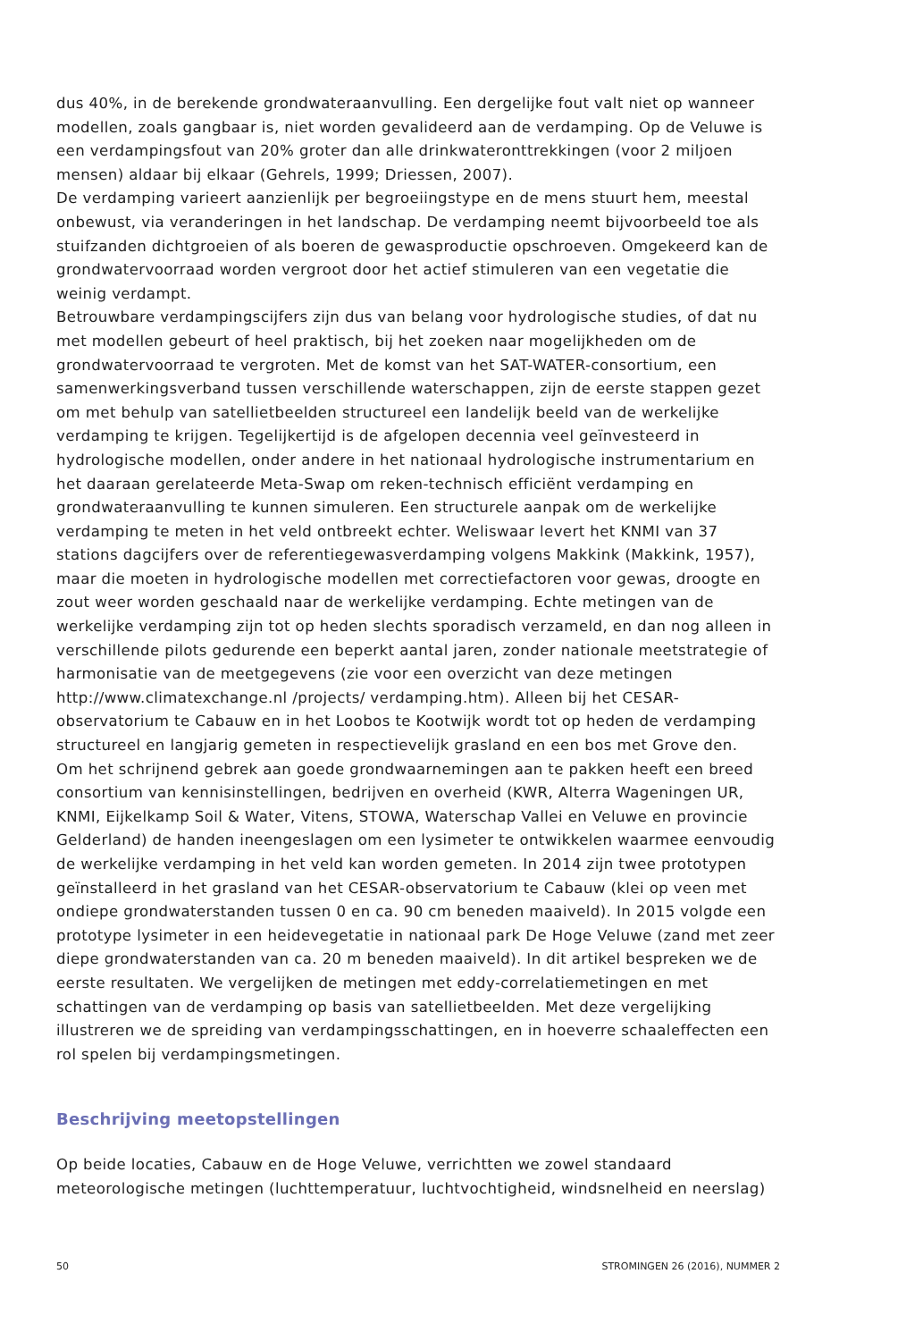dus 40%, in de berekende grondwateraanvulling. Een dergelijke fout valt niet op wanneer modellen, zoals gangbaar is, niet worden gevalideerd aan de verdamping. Op de Veluwe is een verdampingsfout van 20% groter dan alle drinkwateronttrekkingen (voor 2 miljoen mensen) aldaar bij elkaar (Gehrels, 1999; Driessen, 2007).
De verdamping varieert aanzienlijk per begroeiingstype en de mens stuurt hem, meestal onbewust, via veranderingen in het landschap. De verdamping neemt bijvoorbeeld toe als stuifzanden dichtgroeien of als boeren de gewasproductie opschroeven. Omgekeerd kan de grondwatervoorraad worden vergroot door het actief stimuleren van een vegetatie die weinig verdampt.
Betrouwbare verdampingscijfers zijn dus van belang voor hydrologische studies, of dat nu met modellen gebeurt of heel praktisch, bij het zoeken naar mogelijkheden om de grondwatervoorraad te vergroten. Met de komst van het SAT-WATER-consortium, een samenwerkingsverband tussen verschillende waterschappen, zijn de eerste stappen gezet om met behulp van satellietbeelden structureel een landelijk beeld van de werkelijke verdamping te krijgen. Tegelijkertijd is de afgelopen decennia veel geïnvesteerd in hydrologische modellen, onder andere in het nationaal hydrologische instrumentarium en het daaraan gerelateerde Meta-Swap om reken-technisch efficiënt verdamping en grondwateraanvulling te kunnen simuleren. Een structurele aanpak om de werkelijke verdamping te meten in het veld ontbreekt echter. Weliswaar levert het KNMI van 37 stations dagcijfers over de referentiegewasverdamping volgens Makkink (Makkink, 1957), maar die moeten in hydrologische modellen met correctiefactoren voor gewas, droogte en zout weer worden geschaald naar de werkelijke verdamping. Echte metingen van de werkelijke verdamping zijn tot op heden slechts sporadisch verzameld, en dan nog alleen in verschillende pilots gedurende een beperkt aantal jaren, zonder nationale meetstrategie of harmonisatie van de meetgegevens (zie voor een overzicht van deze metingen http://www.climatexchange.nl /projects/ verdamping.htm). Alleen bij het CESAR-observatorium te Cabauw en in het Loobos te Kootwijk wordt tot op heden de verdamping structureel en langjarig gemeten in respectievelijk grasland en een bos met Grove den.
Om het schrijnend gebrek aan goede grondwaarnemingen aan te pakken heeft een breed consortium van kennisinstellingen, bedrijven en overheid (KWR, Alterra Wageningen UR, KNMI, Eijkelkamp Soil & Water, Vitens, STOWA, Waterschap Vallei en Veluwe en provincie Gelderland) de handen ineengeslagen om een lysimeter te ontwikkelen waarmee eenvoudig de werkelijke verdamping in het veld kan worden gemeten. In 2014 zijn twee prototypen geïnstalleerd in het grasland van het CESAR-observatorium te Cabauw (klei op veen met ondiepe grondwaterstanden tussen 0 en ca. 90 cm beneden maaiveld). In 2015 volgde een prototype lysimeter in een heidevegetatie in nationaal park De Hoge Veluwe (zand met zeer diepe grondwaterstanden van ca. 20 m beneden maaiveld). In dit artikel bespreken we de eerste resultaten. We vergelijken de metingen met eddy-correlatiemetingen en met schattingen van de verdamping op basis van satellietbeelden. Met deze vergelijking illustreren we de spreiding van verdampingsschattingen, en in hoeverre schaaleffecten een rol spelen bij verdampingsmetingen.
Beschrijving meetopstellingen
Op beide locaties, Cabauw en de Hoge Veluwe, verrichtten we zowel standaard meteorologische metingen (luchttemperatuur, luchtvochtigheid, windsnelheid en neerslag)
50 STROMINGEN 26 (2016), NUMMER 2